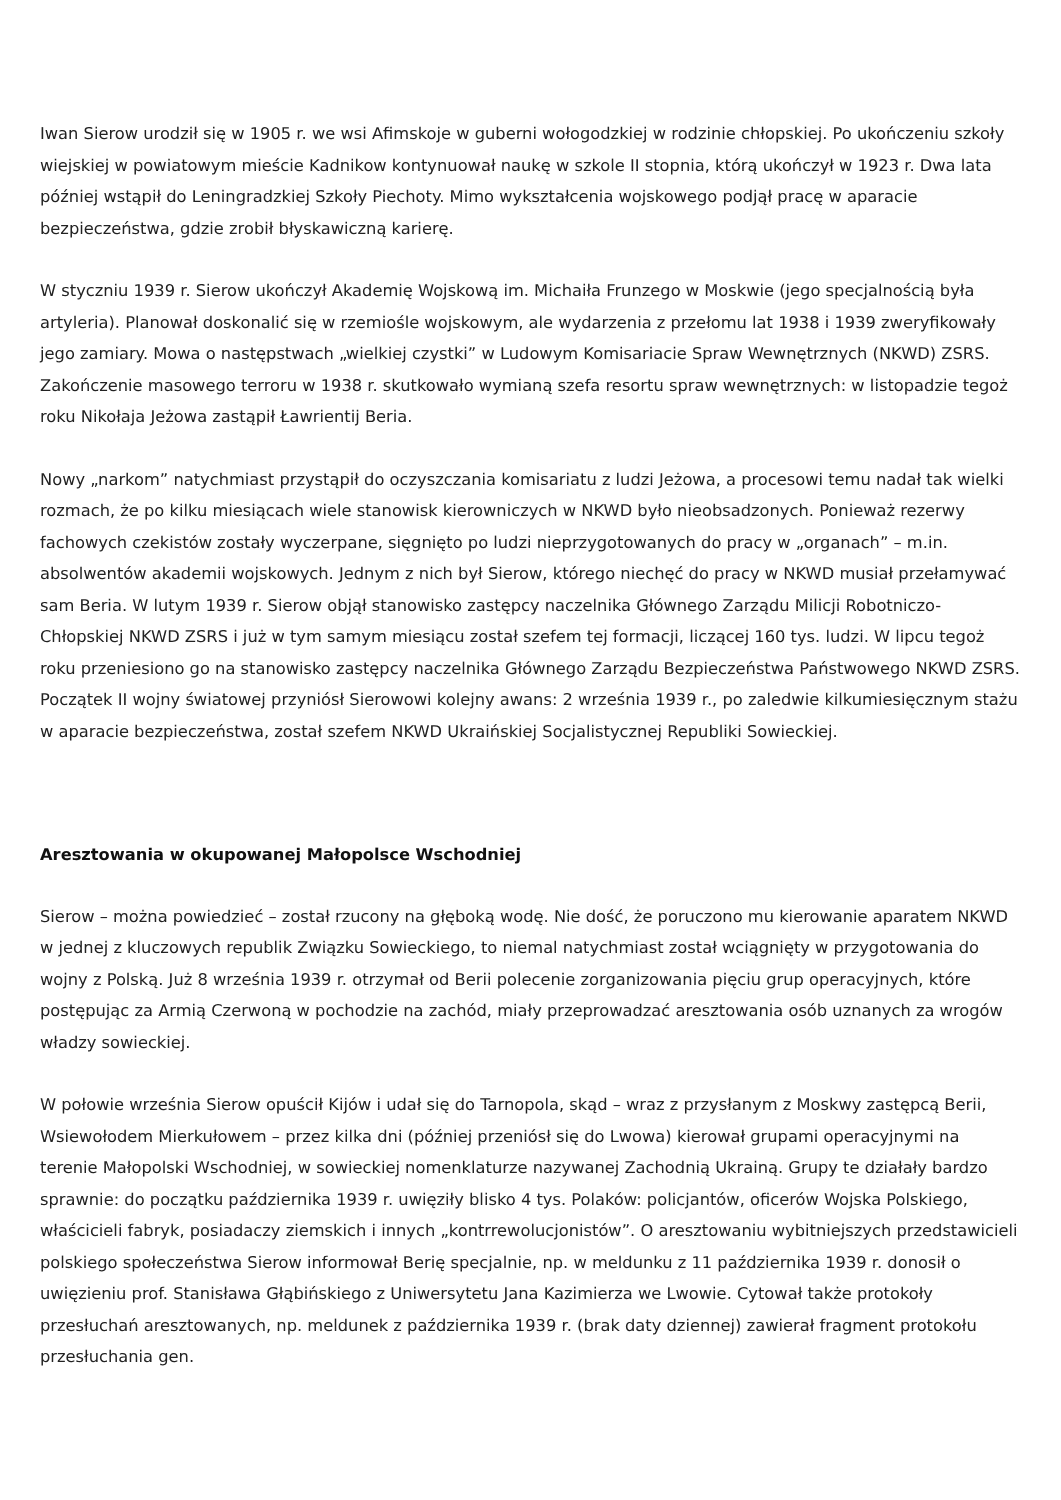Iwan Sierow urodził się w 1905 r. we wsi Afimskoje w guberni wołogodzkiej w rodzinie chłopskiej. Po ukończeniu szkoły wiejskiej w powiatowym mieście Kadnikow kontynuował naukę w szkole II stopnia, którą ukończył w 1923 r. Dwa lata później wstąpił do Leningradzkiej Szkoły Piechoty. Mimo wykształcenia wojskowego podjął pracę w aparacie bezpieczeństwa, gdzie zrobił błyskawiczną karierę.
W styczniu 1939 r. Sierow ukończył Akademię Wojskową im. Michaiła Frunzego w Moskwie (jego specjalnością była artyleria). Planował doskonalić się w rzemiośle wojskowym, ale wydarzenia z przełomu lat 1938 i 1939 zweryfikowały jego zamiary. Mowa o następstwach „wielkiej czystki” w Ludowym Komisariacie Spraw Wewnętrznych (NKWD) ZSRS. Zakończenie masowego terroru w 1938 r. skutkowało wymianą szefa resortu spraw wewnętrznych: w listopadzie tegoż roku Nikołaja Jeżowa zastąpił Ławrientij Beria.
Nowy „narkom” natychmiast przystąpił do oczyszczania komisariatu z ludzi Jeżowa, a procesowi temu nadał tak wielki rozmach, że po kilku miesiącach wiele stanowisk kierowniczych w NKWD było nieobsadzonych. Ponieważ rezerwy fachowych czekistów zostały wyczerpane, sięgnięto po ludzi nieprzygotowanych do pracy w „organach” – m.in. absolwentów akademii wojskowych. Jednym z nich był Sierow, którego niechęć do pracy w NKWD musiał przełamywać sam Beria. W lutym 1939 r. Sierow objął stanowisko zastępcy naczelnika Głównego Zarządu Milicji Robotniczo-Chłopskiej NKWD ZSRS i już w tym samym miesiącu został szefem tej formacji, liczącej 160 tys. ludzi. W lipcu tegoż roku przeniesiono go na stanowisko zastępcy naczelnika Głównego Zarządu Bezpieczeństwa Państwowego NKWD ZSRS. Początek II wojny światowej przyniósł Sierowowi kolejny awans: 2 września 1939 r., po zaledwie kilkumiesięcznym stażu w aparacie bezpieczeństwa, został szefem NKWD Ukraińskiej Socjalistycznej Republiki Sowieckiej.
Aresztowania w okupowanej Małopolsce Wschodniej
Sierow – można powiedzieć – został rzucony na głęboką wodę. Nie dość, że poruczono mu kierowanie aparatem NKWD w jednej z kluczowych republik Związku Sowieckiego, to niemal natychmiast został wciągnięty w przygotowania do wojny z Polską. Już 8 września 1939 r. otrzymał od Berii polecenie zorganizowania pięciu grup operacyjnych, które postępując za Armią Czerwoną w pochodzie na zachód, miały przeprowadzać aresztowania osób uznanych za wrogów władzy sowieckiej.
W połowie września Sierow opuścił Kijów i udał się do Tarnopola, skąd – wraz z przysłanym z Moskwy zastępcą Berii, Wsiewołodem Mierkułowem – przez kilka dni (później przeniósł się do Lwowa) kierował grupami operacyjnymi na terenie Małopolski Wschodniej, w sowieckiej nomenklaturze nazywanej Zachodnią Ukrainą. Grupy te działały bardzo sprawnie: do początku października 1939 r. uwięziły blisko 4 tys. Polaków: policjantów, oficerów Wojska Polskiego, właścicieli fabryk, posiadaczy ziemskich i innych „kontrrewolucjonistów”. O aresztowaniu wybitniejszych przedstawicieli polskiego społeczeństwa Sierow informował Berię specjalnie, np. w meldunku z 11 października 1939 r. donosił o uwięzieniu prof. Stanisława Głąbińskiego z Uniwersytetu Jana Kazimierza we Lwowie. Cytował także protokoły przesłuchań aresztowanych, np. meldunek z października 1939 r. (brak daty dziennej) zawierał fragment protokołu przesłuchania gen.